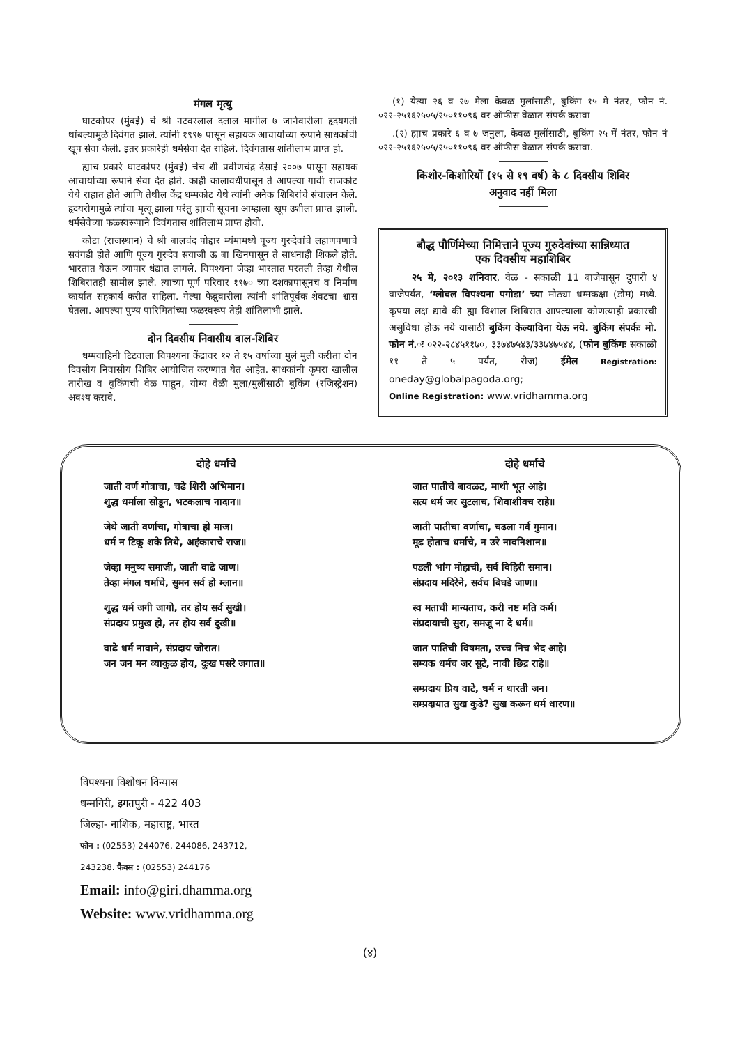मंगल मृत्यु
घाटकोपर (मुंबई) चे श्री नटवरलाल दलाल मागील ७ जानेवारीला हृदयगती थांबल्यामुळे दिवंगत झाले. त्यांनी १९९७ पासून सहायक आचार्याच्या रूपाने साधकांची खूप सेवा केली. इतर प्रकारेही धर्मसेवा देत राहिले. दिवंगतास शांतीलाभ प्राप्त हो.
ह्याच प्रकारे घाटकोपर (मुंबई) चेच शी प्रवीणचंद्र देसाई २००७ पासून सहायक आचार्याच्या रूपाने सेवा देत होते. काही कालावधीपासून ते आपल्या गावी राजकोट येथे राहात होते आणि तेथील केंद्र धम्मकोट येथे त्यांनी अनेक शिबिरांचे संचालन केले. हृदयरोगामुळे त्यांचा मृत्यू झाला परंतु ह्याची सूचना आम्हाला खूप उशीला प्राप्त झाली. धर्मसेवेच्या फळस्वरूपाने दिवंगतास शांतिलाभ प्राप्त होवो.
कोटा (राजस्थान) चे श्री बालचंद पोद्दार म्यंमामध्ये पूज्य गुरुदेवांचे लहाणपणाचे सवंगडी होते आणि पूज्य गुरुदेव सयाजी ऊ बा खिनपासून ते साधनाही शिकले होते. भारतात येऊन व्यापार धंद्यात लागले. विपश्यना जेव्हा भारतात परतली तेव्हा येथील शिबिरातही सामील झाले. त्याच्या पूर्ण परिवार १९७० च्या दशकापासूनच व निर्माण कार्यात सहकार्य करीत राहिला. गेल्या फेब्रुवारीला त्यांनी शांतिपूर्वक शेवटचा श्वास घेतला. आपल्या पुण्य पारिमितांच्या फळस्वरूप तेही शांतिलाभी झाले.
दोन दिवसीय निवासीय बाल-शिबिर
धम्मवाहिनी टिटवाला विपश्यना केंद्रावर १२ ते १५ वर्षाच्या मुलं मुली करीता दोन दिवसीय निवासीय शिबिर आयोजित करण्यात येत आहेत. साधकांनी कृपरा खालील तारीख व बुकिंगची वेळ पाहून, योग्य वेळी मुला/मुलींसाठी बुकिंग (रजिस्ट्रेशन) अवश्य करावे.
(१) येत्या २६ व २७ मेला केवळ मुलांसाठी, बुकिंग १५ मे नंतर, फोन नं. ०२२-२५१६२५०५/२५०११०९६ वर ऑफीस वेळात संपर्क करावा
.(२) ह्याच प्रकारे ६ व ७ जनुला, केवळ मुलींसाठी, बुकिंग २५ में नंतर, फोन नं ०२२-२५१६२५०५/२५०११०९६ वर ऑफीस वेळात संपर्क करावा.
किशोर-किशोरियों (१५ से १९ वर्ष) के ८ दिवसीय शिविर
अनुवाद नहीं मिला
बौद्ध पौर्णिमेच्या निमित्ताने पूज्य गुरुदेवांच्या सान्निध्यात
एक दिवसीय महाशिबिर
२५ मे, २०१३ शनिवार, वेळ - सकाळी 11 बाजेपासून दुपारी ४ वाजेपर्यंत, ‘ग्लोबल विपश्यना पगोडा’ च्या मोठ्या धम्मकक्षा (डोम) मध्ये. कृपया लक्ष द्यावे की ह्या विशाल शिबिरात आपल्याला कोणत्याही प्रकारची असुविधा होऊ नये यासाठी बुकिंग केल्याविना येऊ नये. बुकिंग संपर्कः मो. फोन नं.ः ०२२-२८४५११७०, ३३७४७५४३/३३७४७५४४, (फोन बुकिंगः सकाळी ११ ते ५ पर्यंत, रोज) ईमेल Registration: oneday@globalpagoda.org;
Online Registration: www.vridhamma.org
दोहे धर्माचे
जाती वर्ण गोत्राचा, चढे शिरी अभिमान।
शुद्ध धर्माला सोडून, भटकलाच नादान॥
जेथे जाती वर्णाचा, गोत्राचा हो माज।
धर्म न टिकू शके तिथे, अहंकाराचे राज॥
जेव्हा मनुष्य समाजी, जाती वाढे जाण।
तेव्हा मंगल धर्माचे, सुमन सर्व हो म्लान॥
शुद्ध धर्म जगी जागो, तर होय सर्व सुखी।
संप्रदाय प्रमुख हो, तर होय सर्व दुखी॥
वाढे धर्म नावाने, संप्रदाय जोरात।
जन जन मन व्याकुळ होय, दुःख पसरे जगात॥
दोहे धर्माचे
जात पातीचे बावळट, माथी भूत आहे।
सत्य धर्म जर सुटलाच, शिवाशीवच राहे॥
जाती पातीचा वर्णाचा, चढला गर्व गुमान।
मूढ होताच धर्माचे, न उरे नावनिशान॥
पडली भांग मोहाची, सर्व विहिरी समान।
संप्रदाय मदिरेने, सर्वच बिघडे जाण॥
स्व मताची मान्यताच, करी नष्ट मति कर्म।
संप्रदायाची सुरा, समजू ना दे धर्म॥
जात पातिची विषमता, उच्च निच भेद आहे।
सम्यक धर्मच जर सुटे, नावी छिद्र राहे॥
सम्प्रदाय प्रिय वाटे, धर्म न धारती जन।
सम्प्रदायात सुख कुढे? सुख करून धर्म धारण॥
विपश्यना विशोधन विन्यास
धम्मगिरी, इगतपुरी - 422 403
जिल्हा- नाशिक, महाराष्ट्र, भारत
फोन : (02553) 244076, 244086, 243712,
243238. फैक्स : (02553) 244176
Email: info@giri.dhamma.org
Website: www.vridhamma.org
(४)